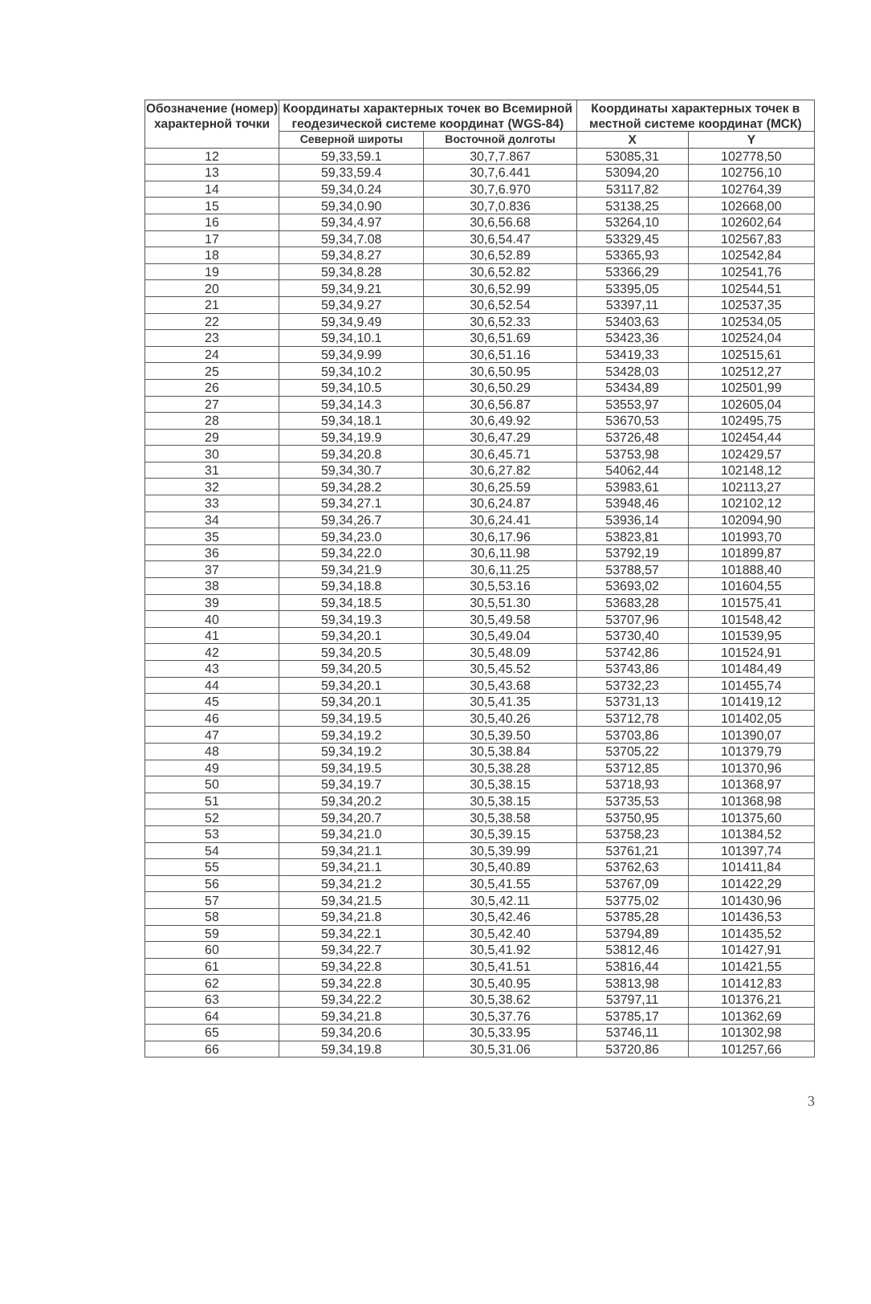| Обозначение (номер) характерной точки | Координаты характерных точек во Всемирной геодезической системе координат (WGS-84) | | Координаты характерных точек в местной системе координат (МСК) | |
| --- | --- | --- | --- | --- |
| | Северной широты | Восточной долготы | X | Y |
| 12 | 59,33,59.1 | 30,7,7.867 | 53085,31 | 102778,50 |
| 13 | 59,33,59.4 | 30,7,6.441 | 53094,20 | 102756,10 |
| 14 | 59,34,0.24 | 30,7,6.970 | 53117,82 | 102764,39 |
| 15 | 59,34,0.90 | 30,7,0.836 | 53138,25 | 102668,00 |
| 16 | 59,34,4.97 | 30,6,56.68 | 53264,10 | 102602,64 |
| 17 | 59,34,7.08 | 30,6,54.47 | 53329,45 | 102567,83 |
| 18 | 59,34,8.27 | 30,6,52.89 | 53365,93 | 102542,84 |
| 19 | 59,34,8.28 | 30,6,52.82 | 53366,29 | 102541,76 |
| 20 | 59,34,9.21 | 30,6,52.99 | 53395,05 | 102544,51 |
| 21 | 59,34,9.27 | 30,6,52.54 | 53397,11 | 102537,35 |
| 22 | 59,34,9.49 | 30,6,52.33 | 53403,63 | 102534,05 |
| 23 | 59,34,10.1 | 30,6,51.69 | 53423,36 | 102524,04 |
| 24 | 59,34,9.99 | 30,6,51.16 | 53419,33 | 102515,61 |
| 25 | 59,34,10.2 | 30,6,50.95 | 53428,03 | 102512,27 |
| 26 | 59,34,10.5 | 30,6,50.29 | 53434,89 | 102501,99 |
| 27 | 59,34,14.3 | 30,6,56.87 | 53553,97 | 102605,04 |
| 28 | 59,34,18.1 | 30,6,49.92 | 53670,53 | 102495,75 |
| 29 | 59,34,19.9 | 30,6,47.29 | 53726,48 | 102454,44 |
| 30 | 59,34,20.8 | 30,6,45.71 | 53753,98 | 102429,57 |
| 31 | 59,34,30.7 | 30,6,27.82 | 54062,44 | 102148,12 |
| 32 | 59,34,28.2 | 30,6,25.59 | 53983,61 | 102113,27 |
| 33 | 59,34,27.1 | 30,6,24.87 | 53948,46 | 102102,12 |
| 34 | 59,34,26.7 | 30,6,24.41 | 53936,14 | 102094,90 |
| 35 | 59,34,23.0 | 30,6,17.96 | 53823,81 | 101993,70 |
| 36 | 59,34,22.0 | 30,6,11.98 | 53792,19 | 101899,87 |
| 37 | 59,34,21.9 | 30,6,11.25 | 53788,57 | 101888,40 |
| 38 | 59,34,18.8 | 30,5,53.16 | 53693,02 | 101604,55 |
| 39 | 59,34,18.5 | 30,5,51.30 | 53683,28 | 101575,41 |
| 40 | 59,34,19.3 | 30,5,49.58 | 53707,96 | 101548,42 |
| 41 | 59,34,20.1 | 30,5,49.04 | 53730,40 | 101539,95 |
| 42 | 59,34,20.5 | 30,5,48.09 | 53742,86 | 101524,91 |
| 43 | 59,34,20.5 | 30,5,45.52 | 53743,86 | 101484,49 |
| 44 | 59,34,20.1 | 30,5,43.68 | 53732,23 | 101455,74 |
| 45 | 59,34,20.1 | 30,5,41.35 | 53731,13 | 101419,12 |
| 46 | 59,34,19.5 | 30,5,40.26 | 53712,78 | 101402,05 |
| 47 | 59,34,19.2 | 30,5,39.50 | 53703,86 | 101390,07 |
| 48 | 59,34,19.2 | 30,5,38.84 | 53705,22 | 101379,79 |
| 49 | 59,34,19.5 | 30,5,38.28 | 53712,85 | 101370,96 |
| 50 | 59,34,19.7 | 30,5,38.15 | 53718,93 | 101368,97 |
| 51 | 59,34,20.2 | 30,5,38.15 | 53735,53 | 101368,98 |
| 52 | 59,34,20.7 | 30,5,38.58 | 53750,95 | 101375,60 |
| 53 | 59,34,21.0 | 30,5,39.15 | 53758,23 | 101384,52 |
| 54 | 59,34,21.1 | 30,5,39.99 | 53761,21 | 101397,74 |
| 55 | 59,34,21.1 | 30,5,40.89 | 53762,63 | 101411,84 |
| 56 | 59,34,21.2 | 30,5,41.55 | 53767,09 | 101422,29 |
| 57 | 59,34,21.5 | 30,5,42.11 | 53775,02 | 101430,96 |
| 58 | 59,34,21.8 | 30,5,42.46 | 53785,28 | 101436,53 |
| 59 | 59,34,22.1 | 30,5,42.40 | 53794,89 | 101435,52 |
| 60 | 59,34,22.7 | 30,5,41.92 | 53812,46 | 101427,91 |
| 61 | 59,34,22.8 | 30,5,41.51 | 53816,44 | 101421,55 |
| 62 | 59,34,22.8 | 30,5,40.95 | 53813,98 | 101412,83 |
| 63 | 59,34,22.2 | 30,5,38.62 | 53797,11 | 101376,21 |
| 64 | 59,34,21.8 | 30,5,37.76 | 53785,17 | 101362,69 |
| 65 | 59,34,20.6 | 30,5,33.95 | 53746,11 | 101302,98 |
| 66 | 59,34,19.8 | 30,5,31.06 | 53720,86 | 101257,66 |
3